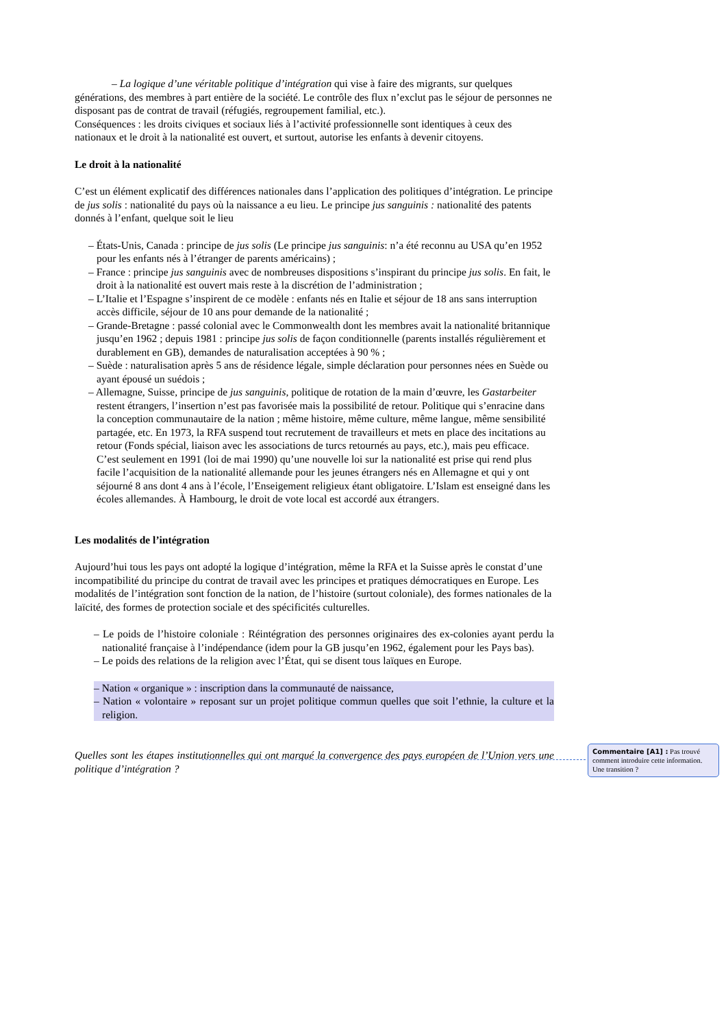– La logique d’une véritable politique d’intégration qui vise à faire des migrants, sur quelques générations, des membres à part entière de la société. Le contrôle des flux n’exclut pas le séjour de personnes ne disposant pas de contrat de travail (réfugiés, regroupement familial, etc.).
Conséquences : les droits civiques et sociaux liés à l’activité professionnelle sont identiques à ceux des nationaux et le droit à la nationalité est ouvert, et surtout, autorise les enfants à devenir citoyens.
Le droit à la nationalité
C’est un élément explicatif des différences nationales dans l’application des politiques d’intégration. Le principe de jus solis : nationalité du pays où la naissance a eu lieu. Le principe jus sanguinis : nationalité des patents donnés à l’enfant, quelque soit le lieu
– États-Unis, Canada : principe de jus solis (Le principe jus sanguinis: n’a été reconnu au USA qu’en 1952 pour les enfants nés à l’étranger de parents américains) ;
– France : principe jus sanguinis avec de nombreuses dispositions s’inspirant du principe jus solis. En fait, le droit à la nationalité est ouvert mais reste à la discrétion de l’administration ;
– L’Italie et l’Espagne s’inspirent de ce modèle : enfants nés en Italie et séjour de 18 ans sans interruption accès difficile, séjour de 10 ans pour demande de la nationalité ;
– Grande-Bretagne : passé colonial avec le Commonwealth dont les membres avait la nationalité britannique jusqu’en 1962 ; depuis 1981 : principe jus solis de façon conditionnelle (parents installés régulièrement et durablement en GB), demandes de naturalisation acceptées à 90 % ;
– Suède : naturalisation après 5 ans de résidence légale, simple déclaration pour personnes nées en Suède ou ayant épousé un suédois ;
– Allemagne, Suisse, principe de jus sanguinis, politique de rotation de la main d’œuvre, les Gastarbeiter restent étrangers, l’insertion n’est pas favorisée mais la possibilité de retour. Politique qui s’enracine dans la conception communautaire de la nation ; même histoire, même culture, même langue, même sensibilité partagée, etc. En 1973, la RFA suspend tout recrutement de travailleurs et mets en place des incitations au retour (Fonds spécial, liaison avec les associations de turcs retournés au pays, etc.), mais peu efficace. C’est seulement en 1991 (loi de mai 1990) qu’une nouvelle loi sur la nationalité est prise qui rend plus facile l’acquisition de la nationalité allemande pour les jeunes étrangers nés en Allemagne et qui y ont séjourné 8 ans dont 4 ans à l’école, l’Enseigement religieux étant obligatoire. L’Islam est enseigné dans les écoles allemandes. À Hambourg, le droit de vote local est accordé aux étrangers.
Les modalités de l’intégration
Aujourd’hui tous les pays ont adopté la logique d’intégration, même la RFA et la Suisse après le constat d’une incompatibilité du principe du contrat de travail avec les principes et pratiques démocratiques en Europe. Les modalités de l’intégration sont fonction de la nation, de l’histoire (surtout coloniale), des formes nationales de la laïcité, des formes de protection sociale et des spécificités culturelles.
– Le poids de l’histoire coloniale : Réintégration des personnes originaires des ex-colonies ayant perdu la nationalité française à l’indépendance (idem pour la GB jusqu’en 1962, également pour les Pays bas).
– Le poids des relations de la religion avec l’État, qui se disent tous laïques en Europe.
– Nation « organique » : inscription dans la communauté de naissance,
– Nation « volontaire » reposant sur un projet politique commun quelles que soit l’ethnie, la culture et la religion.
Quelles sont les étapes institutionnelles qui ont marqué la convergence des pays européen de l’Union vers une politique d’intégration ?
Commentaire [A1] : Pas trouvé comment introduire cette information. Une transition ?